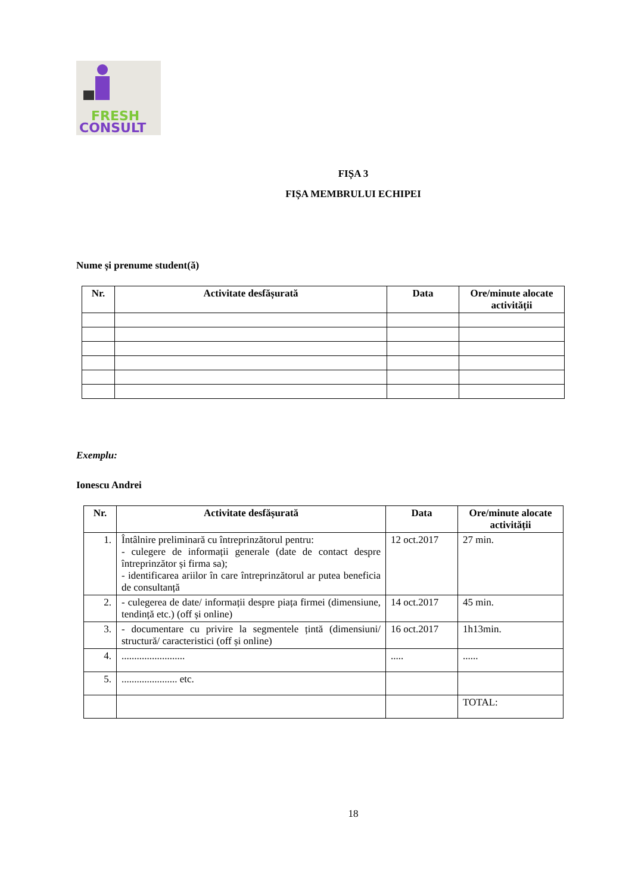FRESH
CONSULT
FIȘA 3
FIȘA MEMBRULUI ECHIPEI
Nume și prenume student(ă)
| Nr. | Activitate desfășurată | Data | Ore/minute alocate activității |
| --- | --- | --- | --- |
Exemplu:
Ionescu Andrei
| Nr. | Activitate desfășurată | Data | Ore/minute alocate activității |
| --- | --- | --- | --- |
| 1. | Întâlnire preliminară cu întreprinzătorul pentru: - culegere de informații generale (date de contact despre întreprinzător și firma sa); - identificarea ariilor în care întreprinzătorul ar putea beneficia de consultanță | 12 oct.2017 | 27 min. |
| 2. | - culegerea de date/ informații despre piața firmei (dimensiune, tendință etc.) (off și online) | 14 oct.2017 | 45 min. |
| 3. | - documentare cu privire la segmentele țintă (dimensiuni/ structură/ caracteristici (off și online) | 16 oct.2017 | 1h13min. |
| 4. | ......................... | ..... | ...... |
| 5. | ...................... etc. | | |
| | | | TOTAL: |
18